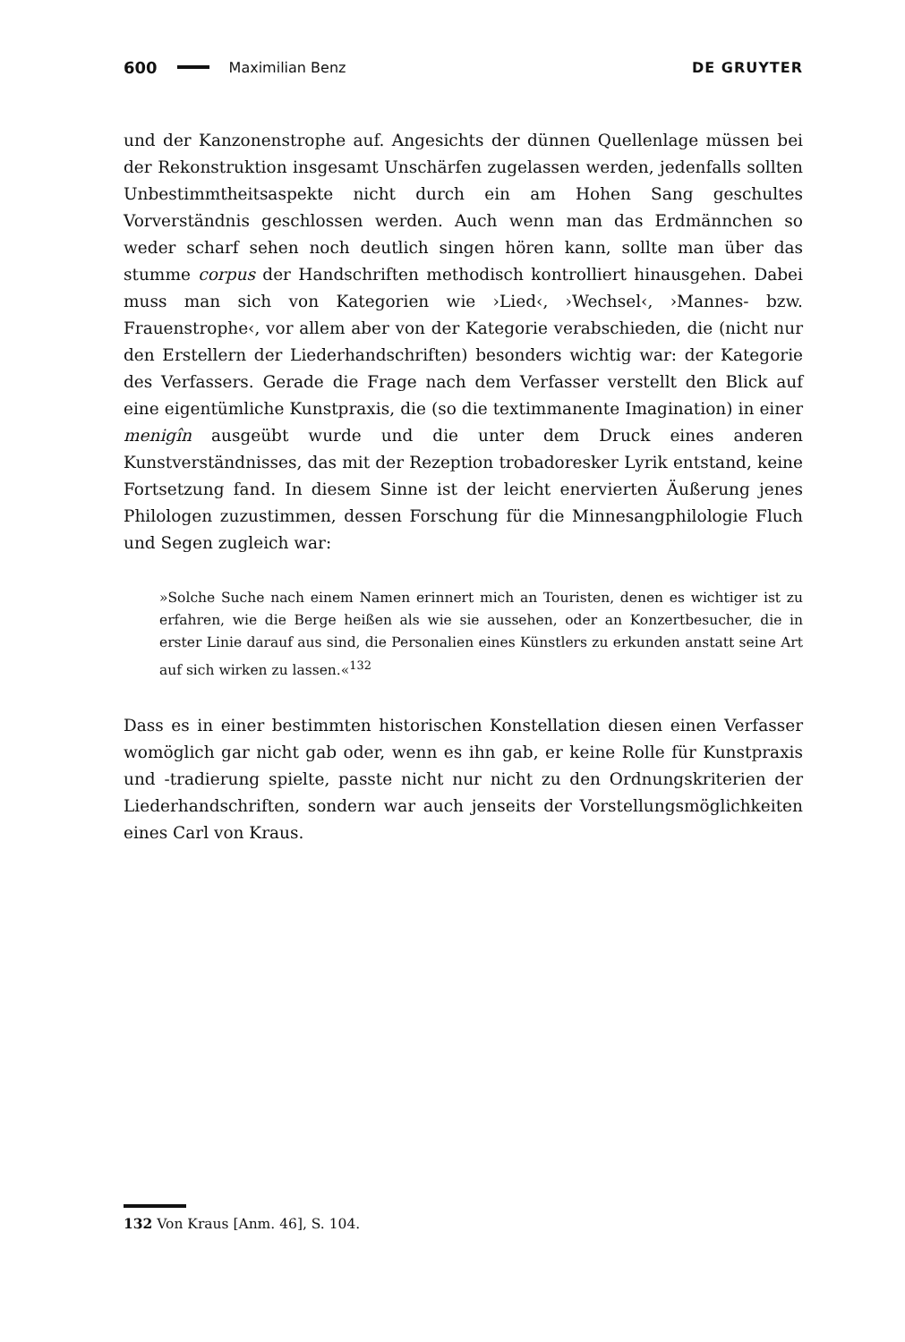600 Maximilian Benz DE GRUYTER
und der Kanzonenstrophe auf. Angesichts der dünnen Quellenlage müssen bei der Rekonstruktion insgesamt Unschärfen zugelassen werden, jedenfalls sollten Unbestimmtheitsaspekte nicht durch ein am Hohen Sang geschultes Vorverständnis geschlossen werden. Auch wenn man das Erdmännchen so weder scharf sehen noch deutlich singen hören kann, sollte man über das stumme corpus der Handschriften methodisch kontrolliert hinausgehen. Dabei muss man sich von Kategorien wie ›Lied‹, ›Wechsel‹, ›Mannes- bzw. Frauenstrophe‹, vor allem aber von der Kategorie verabschieden, die (nicht nur den Erstellern der Liederhandschriften) besonders wichtig war: der Kategorie des Verfassers. Gerade die Frage nach dem Verfasser verstellt den Blick auf eine eigentümliche Kunstpraxis, die (so die textimmanente Imagination) in einer menigîn ausgeübt wurde und die unter dem Druck eines anderen Kunstverständnisses, das mit der Rezeption trobadoresker Lyrik entstand, keine Fortsetzung fand. In diesem Sinne ist der leicht enervierten Äußerung jenes Philologen zuzustimmen, dessen Forschung für die Minnesangphilologie Fluch und Segen zugleich war:
»Solche Suche nach einem Namen erinnert mich an Touristen, denen es wichtiger ist zu erfahren, wie die Berge heißen als wie sie aussehen, oder an Konzertbesucher, die in erster Linie darauf aus sind, die Personalien eines Künstlers zu erkunden anstatt seine Art auf sich wirken zu lassen.«<sup>132</sup>
Dass es in einer bestimmten historischen Konstellation diesen einen Verfasser womöglich gar nicht gab oder, wenn es ihn gab, er keine Rolle für Kunstpraxis und -tradierung spielte, passte nicht nur nicht zu den Ordnungskriterien der Liederhandschriften, sondern war auch jenseits der Vorstellungsmöglichkeiten eines Carl von Kraus.
132 Von Kraus [Anm. 46], S. 104.